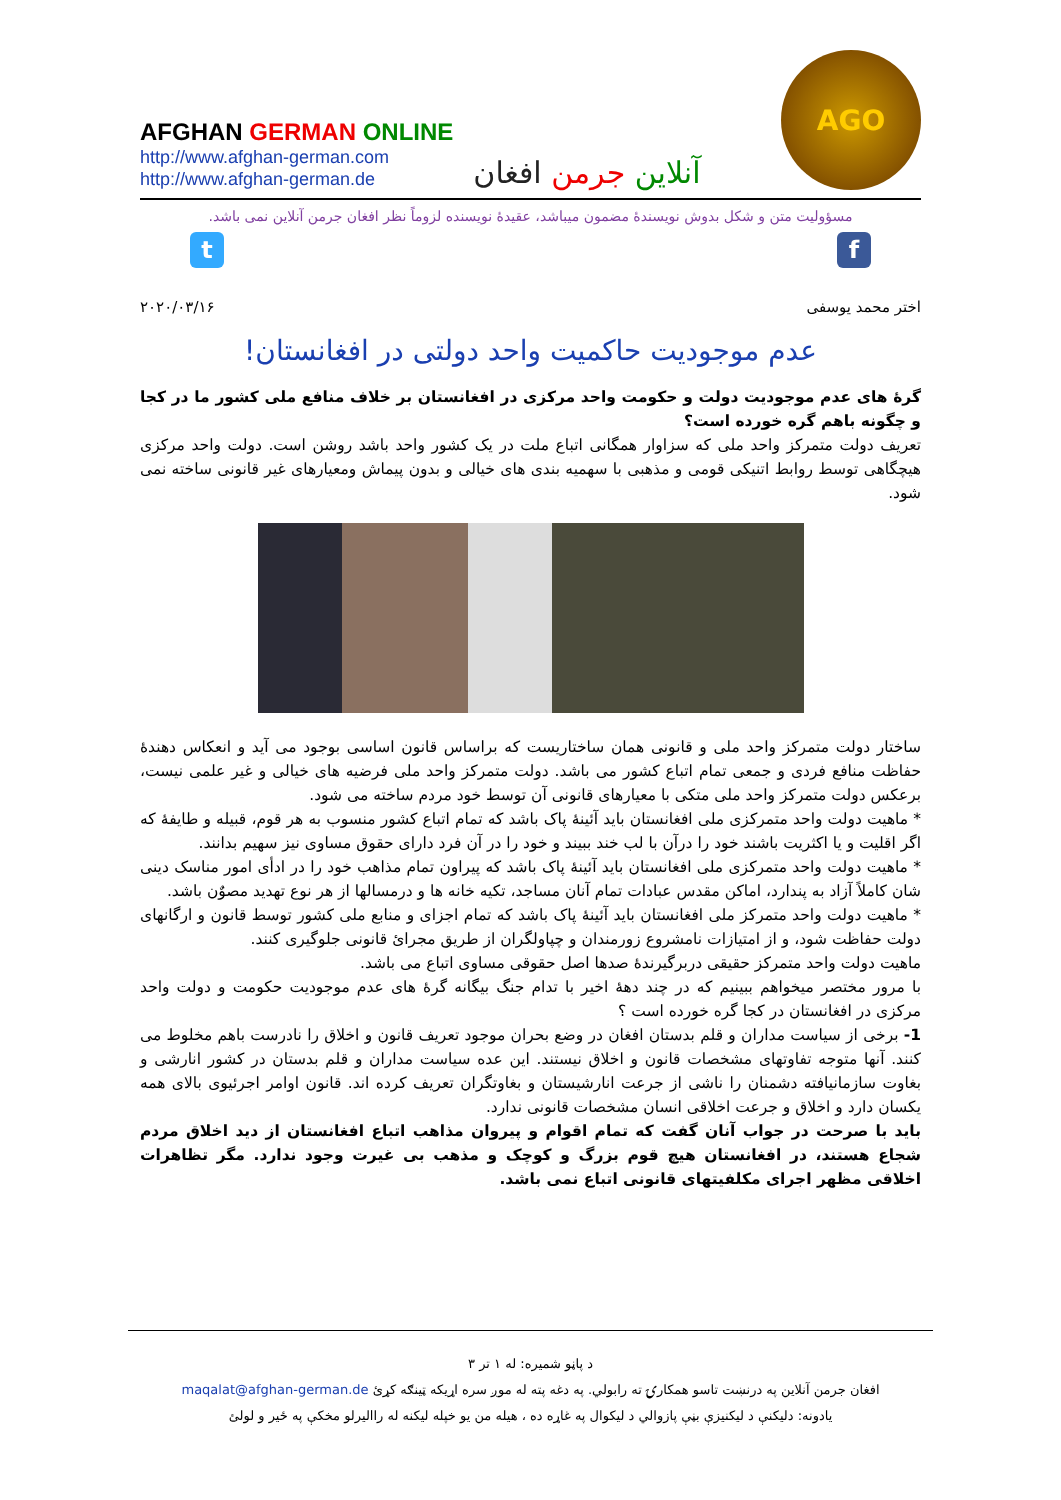AFGHAN GERMAN ONLINE
http://www.afghan-german.com
http://www.afghan-german.de
آنلاین جرمن افغان
AGO
مسؤولیت متن و شکل بدوش نویسندۀ مضمون میباشد، عقیدۀ نویسنده لزوماً نظر افغان جرمن آنلاین نمی باشد.
t f
اختر محمد یوسفی ۲۰۲۰/۰۳/۱۶
عدم موجودیت حاکمیت واحد دولتی در افغانستان!
گرۀ های عدم موجودیت دولت و حکومت واحد مرکزی در افغانستان بر خلاف منافع ملی کشور ما در کجا و چگونه باهم گره خورده است؟
تعریف دولت متمرکز واحد ملی که سزاوار همگانی اتباع ملت در یک کشور واحد باشد روشن است. دولت واحد مرکزی هیچگاهی توسط روابط اتنیکی قومی و مذهبی با سهمیه بندی های خیالی و بدون پیماش ومعیارهای غیر قانونی ساخته نمی شود.
ساختار دولت متمرکز واحد ملی و قانونی همان ساختاریست که براساس قانون اساسی بوجود می آید و انعکاس دهندۀ حفاظت منافع فردی و جمعی تمام اتباع کشور می باشد. دولت متمرکز واحد ملی فرضیه های خیالی و غیر علمی نیست، برعکس دولت متمرکز واحد ملی متکی با معیارهای قانونی آن توسط خود مردم ساخته می شود.
* ماهیت دولت واحد متمرکزی ملی افغانستان باید آئینۀ پاک باشد که تمام اتباع کشور منسوب به هر قوم، قبیله و طایفۀ که اگر اقلیت و یا اکثریت باشند خود را درآن با لب خند ببیند و خود را در آن فرد دارای حقوق مساوی نیز سهیم بدانند.
* ماهیت دولت واحد متمرکزی ملی افغانستان باید آئینۀ پاک باشد که پیراون تمام مذاهب خود را در ادأی امور مناسک دینی شان کاملاً آزاد به پندارد، اماکن مقدس عبادات تمام آنان مساجد، تکیه خانه ها و درمسالها از هر نوع تهدید مصوٌن باشد.
* ماهیت دولت واحد متمرکز ملی افغانستان باید آئینۀ پاک باشد که تمام اجزای و منابع ملی کشور توسط قانون و ارگانهای دولت حفاظت شود، و از امتیازات نامشروع زورمندان و چپاولگران از طریق مجرائ قانونی جلوگیری کنند.
ماهیت دولت واحد متمرکز حقیقی دربرگیرندۀ صدها اصل حقوقی مساوی اتباع می باشد.
با مرور مختصر میخواهم ببینیم که در چند دهۀ اخیر با تدام جنگ بیگانه گرۀ های عدم موجودیت حکومت و دولت واحد مرکزی در افغانستان در کجا گره خورده است ؟
1- برخی از سیاست مداران و قلم بدستان افغان در وضع بحران موجود تعریف قانون و اخلاق را نادرست باهم مخلوط می کنند. آنها متوجه تفاوتهای مشخصات قانون و اخلاق نیستند. این عده سیاست مداران و قلم بدستان در کشور انارشی و بغاوت سازمانیافته دشمنان را ناشی از جرعت انارشیستان و بغاوتگران تعریف کرده اند. قانون اوامر اجرئیوی بالای همه یکسان دارد و اخلاق و جرعت اخلاقی انسان مشخصات قانونی ندارد.
باید با صرحت در جواب آنان گفت که تمام اقوام و پیروان مذاهب اتباع افغانستان از دید اخلاق مردم شجاع هستند، در افغانستان هیچ قوم بزرگ و کوچک و مذهب بی غیرت وجود ندارد. مگر تظاهرات اخلاقی مظهر اجرای مکلفیتهای قانونی اتباع نمی باشد.
د پاڼو شمیره: له ۱ تر ۳
افغان جرمن آنلاین په درنښت تاسو همکارۍ ته رابولي. په دغه پته له موږ سره اړیکه ټینګه کړئ maqalat@afghan-german.de
یادونه: دلیکنې د لیکنیزې بڼې پازوالي د لیکوال په غاړه ده ، هیله من یو خپله لیکنه له راالیرلو مخکې په ځیر و لولئ